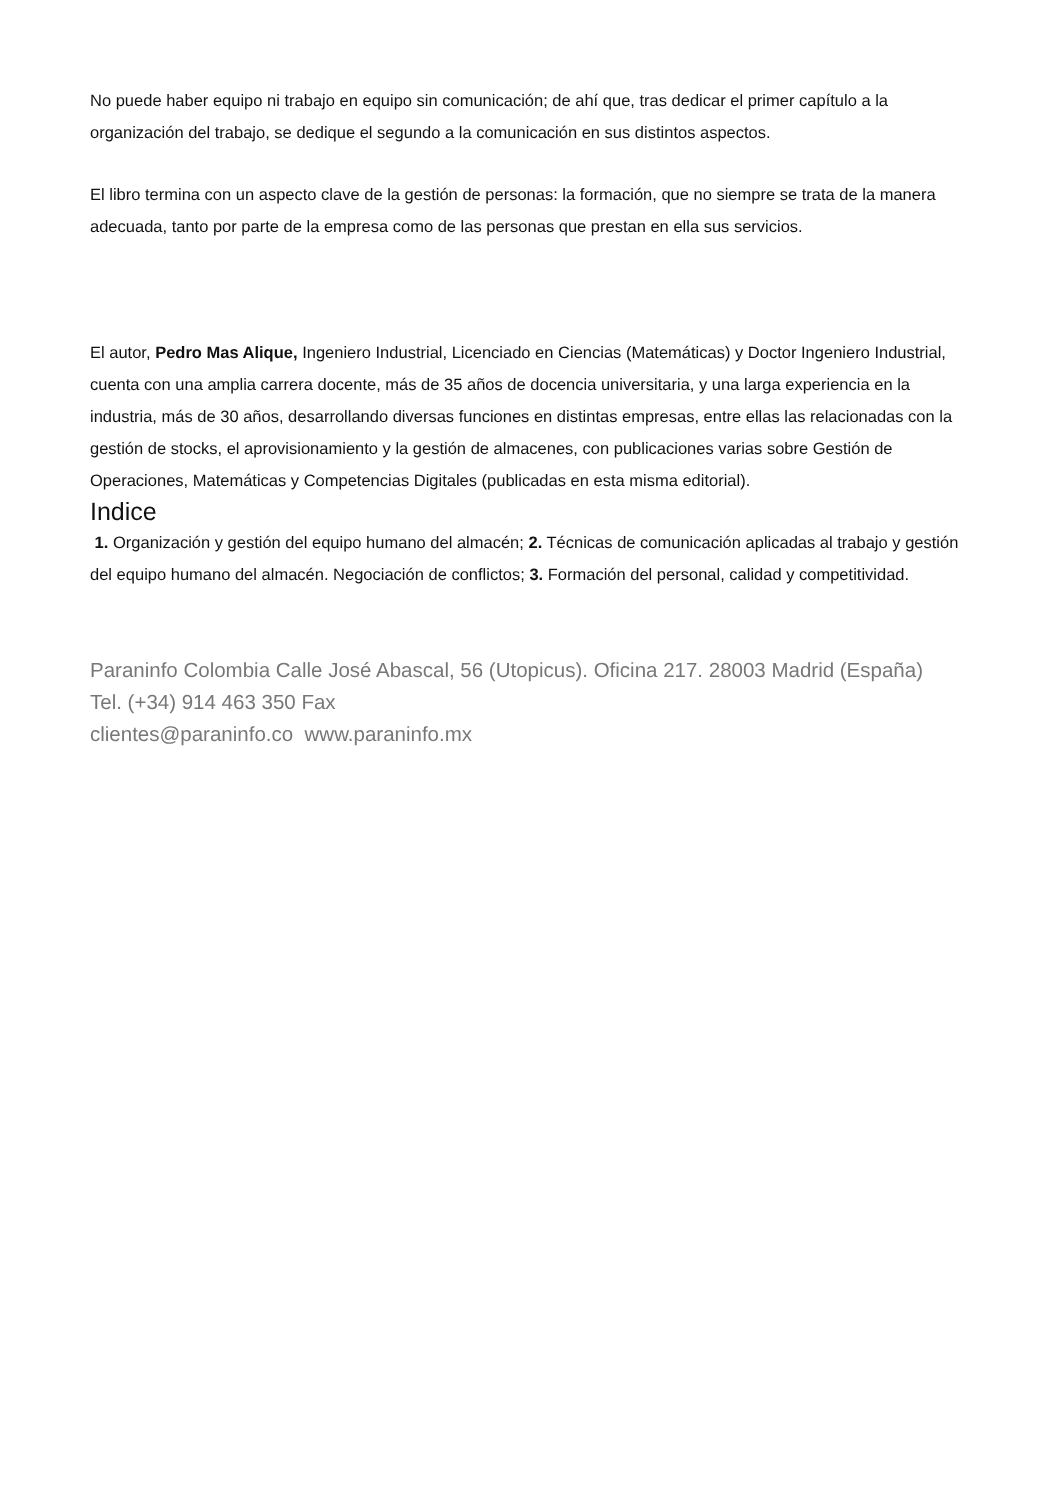No puede haber equipo ni trabajo en equipo sin comunicación; de ahí que, tras dedicar el primer capítulo a la organización del trabajo, se dedique el segundo a la comunicación en sus distintos aspectos.
El libro termina con un aspecto clave de la gestión de personas: la formación, que no siempre se trata de la manera adecuada, tanto por parte de la empresa como de las personas que prestan en ella sus servicios.
El autor, Pedro Mas Alique, Ingeniero Industrial, Licenciado en Ciencias (Matemáticas) y Doctor Ingeniero Industrial, cuenta con una amplia carrera docente, más de 35 años de docencia universitaria, y una larga experiencia en la industria, más de 30 años, desarrollando diversas funciones en distintas empresas, entre ellas las relacionadas con la gestión de stocks, el aprovisionamiento y la gestión de almacenes, con publicaciones varias sobre Gestión de Operaciones, Matemáticas y Competencias Digitales (publicadas en esta misma editorial).
Indice
1. Organización y gestión del equipo humano del almacén; 2. Técnicas de comunicación aplicadas al trabajo y gestión del equipo humano del almacén. Negociación de conflictos; 3. Formación del personal, calidad y competitividad.
Paraninfo Colombia Calle José Abascal, 56 (Utopicus). Oficina 217. 28003 Madrid (España)
Tel. (+34) 914 463 350 Fax
clientes@paraninfo.co www.paraninfo.mx